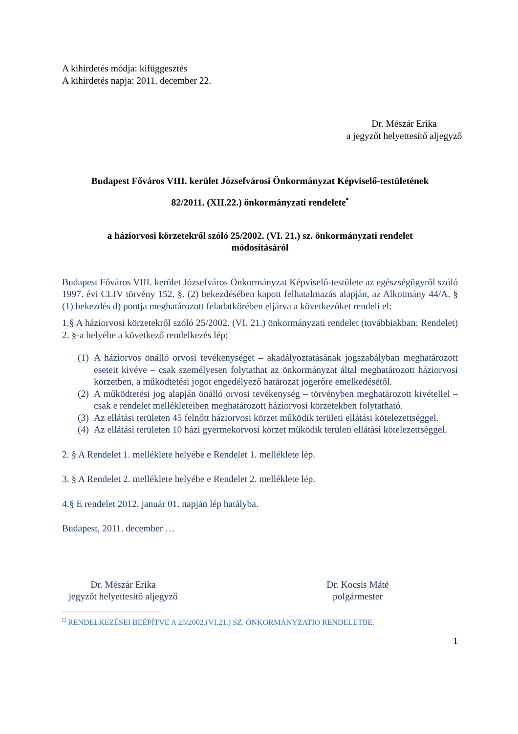A kihirdetés módja: kifüggesztés
A kihirdetés napja: 2011. december 22.
Dr. Mészár Erika
a jegyzőt helyettesítő aljegyző
Budapest Főváros VIII. kerület Józsefvárosi Önkormányzat Képviselő-testületének
82/2011. (XII.22.) önkormányzati rendelete<sup>•</sup>
a háziorvosi körzetekről szóló 25/2002. (VI. 21.) sz. önkormányzati rendelet
módosításáról
Budapest Főváros VIII. kerület Józsefváros Önkormányzat Képviselő-testülete az egészségügyről szóló 1997. évi CLIV törvény 152. §. (2) bekezdésében kapott felhatalmazás alapján, az Alkotmány 44/A. § (1) bekezdés d) pontja meghatározott feladatkörében eljárva a következőket rendeli el:
1.§ A háziorvosi körzetekről szóló 25/2002. (VI. 21.) önkormányzati rendelet (továbbiakban: Rendelet) 2. §-a helyébe a következő rendelkezés lép:
(1) A háziorvos önálló orvosi tevékenységet – akadályoztatásának jogszabályban meghatározott eseteit kivéve – csak személyesen folytathat az önkormányzat által meghatározott háziorvosi körzetben, a működtetési jogot engedélyező határozat jogerőre emelkedésétől.
(2) A működtetési jog alapján önálló orvosi tevékenység – törvényben meghatározott kivétellel – csak e rendelet mellékleteiben meghatározott háziorvosi körzetekben folytatható.
(3) Az ellátási területen 45 felnőtt háziorvosi körzet működik területi ellátási kötelezettséggel.
(4) Az ellátási területen 10 házi gyermekorvosi körzet működik területi ellátási kötelezettséggel.
2. § A Rendelet 1. melléklete helyébe e Rendelet 1. melléklete lép.
3. § A Rendelet 2. melléklete helyébe e Rendelet 2. melléklete lép.
4.§ E rendelet 2012. január 01. napján lép hatályba.
Budapest, 2011. december …
Dr. Mészár Erika
jegyzőt helyettesítő aljegyző
Dr. Kocsis Máté
polgármester
<sup>□</sup> RENDELKEZÉSEI BEÉPÍTVE A 25/2002.(VI.21.) SZ. ÖNKORMÁNYZATIO RENDELETBE.
1